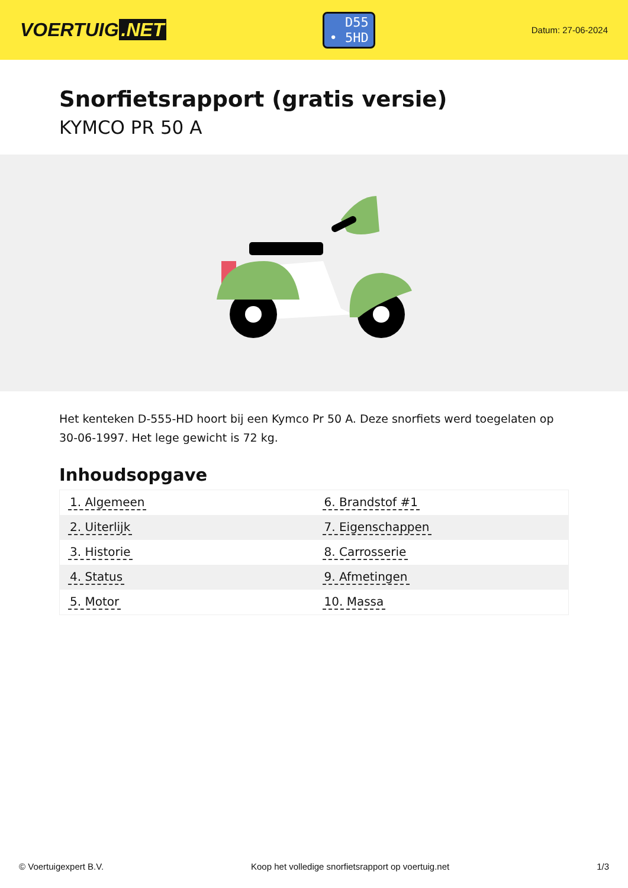VOERTUIG.NET
D55
• 5HD
Datum: 27-06-2024
Snorfietsrapport (gratis versie)
KYMCO PR 50 A
Het kenteken D-555-HD hoort bij een Kymco Pr 50 A. Deze snorfiets werd toegelaten op 30-06-1997. Het lege gewicht is 72 kg.
Inhoudsopgave
| 1. Algemeen | 6. Brandstof #1 |
| 2. Uiterlijk | 7. Eigenschappen |
| 3. Historie | 8. Carrosserie |
| 4. Status | 9. Afmetingen |
| 5. Motor | 10. Massa |
© Voertuigexpert B.V. Koop het volledige snorfietsrapport op voertuig.net 1/3